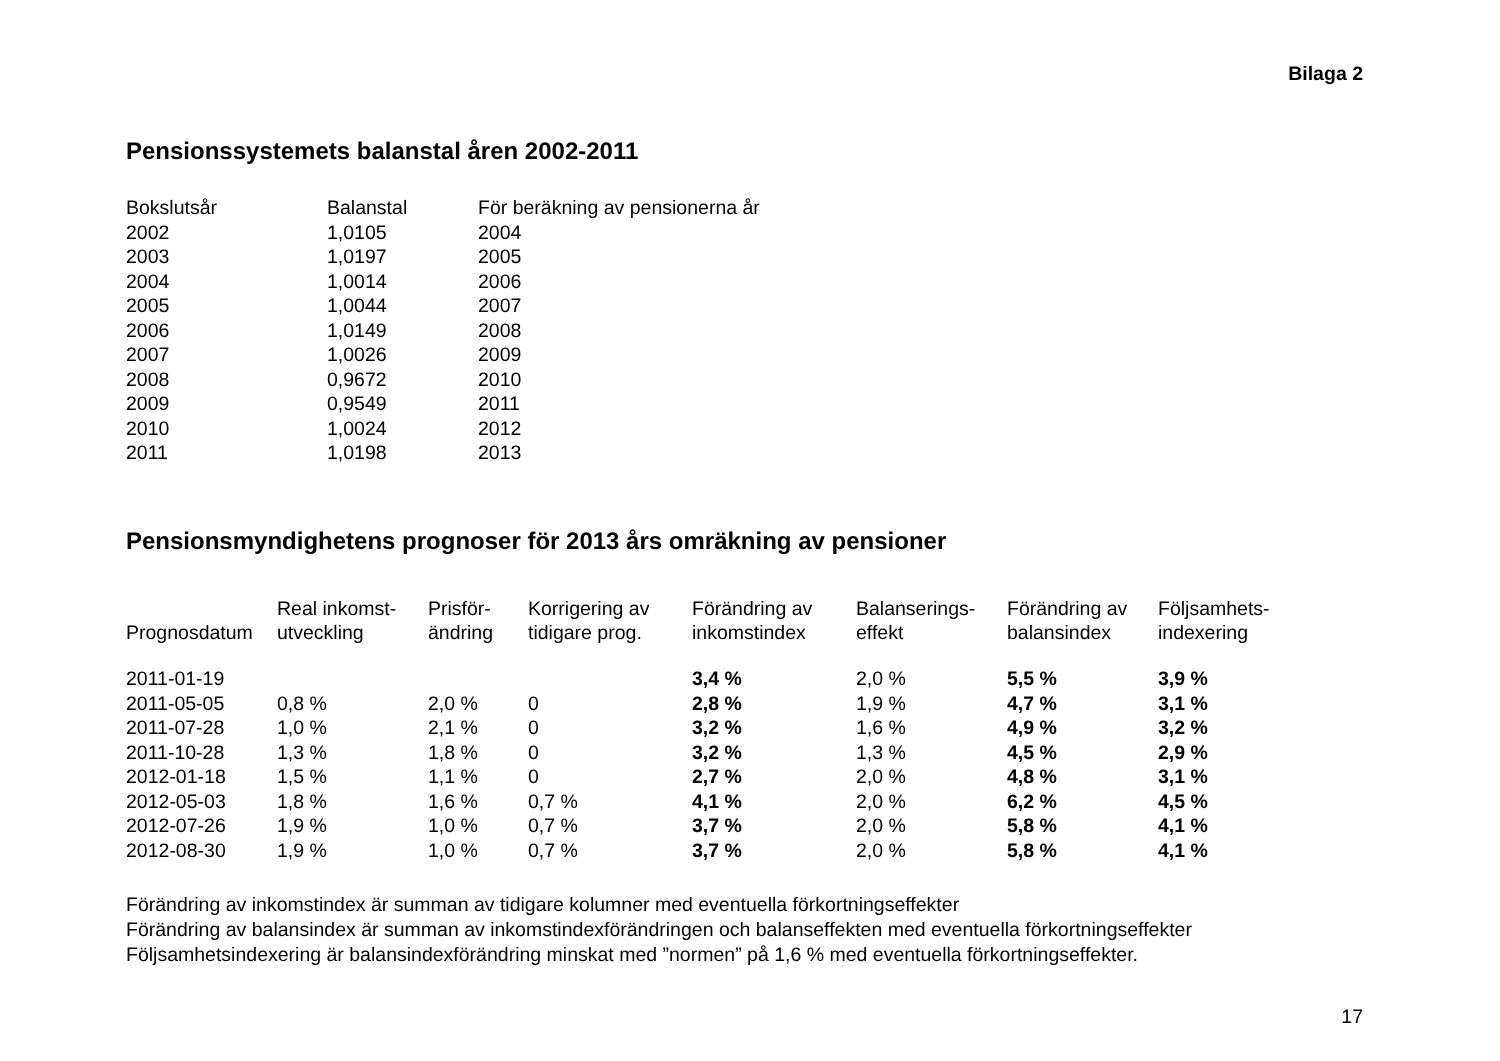Bilaga 2
Pensionssystemets balanstal åren 2002-2011
| Bokslutsår | Balanstal | För beräkning av pensionerna år |
| --- | --- | --- |
| 2002 | 1,0105 | 2004 |
| 2003 | 1,0197 | 2005 |
| 2004 | 1,0014 | 2006 |
| 2005 | 1,0044 | 2007 |
| 2006 | 1,0149 | 2008 |
| 2007 | 1,0026 | 2009 |
| 2008 | 0,9672 | 2010 |
| 2009 | 0,9549 | 2011 |
| 2010 | 1,0024 | 2012 |
| 2011 | 1,0198 | 2013 |
Pensionsmyndighetens prognoser för 2013 års omräkning av pensioner
| Prognosdatum | Real inkomst- utveckling | Prisför- ändring | Korrigering av tidigare prog. | Förändring av inkomstindex | Balanserings- effekt | Förändring av balansindex | Följsamhets- indexering |
| --- | --- | --- | --- | --- | --- | --- | --- |
| 2011-01-19 | | | | 3,4 % | 2,0 % | 5,5 % | 3,9 % |
| 2011-05-05 | 0,8 % | 2,0 % | 0 | 2,8 % | 1,9 % | 4,7 % | 3,1 % |
| 2011-07-28 | 1,0 % | 2,1 % | 0 | 3,2 % | 1,6 % | 4,9 % | 3,2 % |
| 2011-10-28 | 1,3 % | 1,8 % | 0 | 3,2 % | 1,3 % | 4,5 % | 2,9 % |
| 2012-01-18 | 1,5 % | 1,1 % | 0 | 2,7 % | 2,0 % | 4,8 % | 3,1 % |
| 2012-05-03 | 1,8 % | 1,6 % | 0,7 % | 4,1 % | 2,0 % | 6,2 % | 4,5 % |
| 2012-07-26 | 1,9 % | 1,0 % | 0,7 % | 3,7 % | 2,0 % | 5,8 % | 4,1 % |
| 2012-08-30 | 1,9 % | 1,0 % | 0,7 % | 3,7 % | 2,0 % | 5,8 % | 4,1 % |
Förändring av inkomstindex är summan av tidigare kolumner med eventuella förkortningseffekter
Förändring av balansindex är summan av inkomstindexförändringen och balanseffekten med eventuella förkortningseffekter
Följsamhetsindexering är balansindexförändring minskat med ”normen” på 1,6 % med eventuella förkortningseffekter.
17